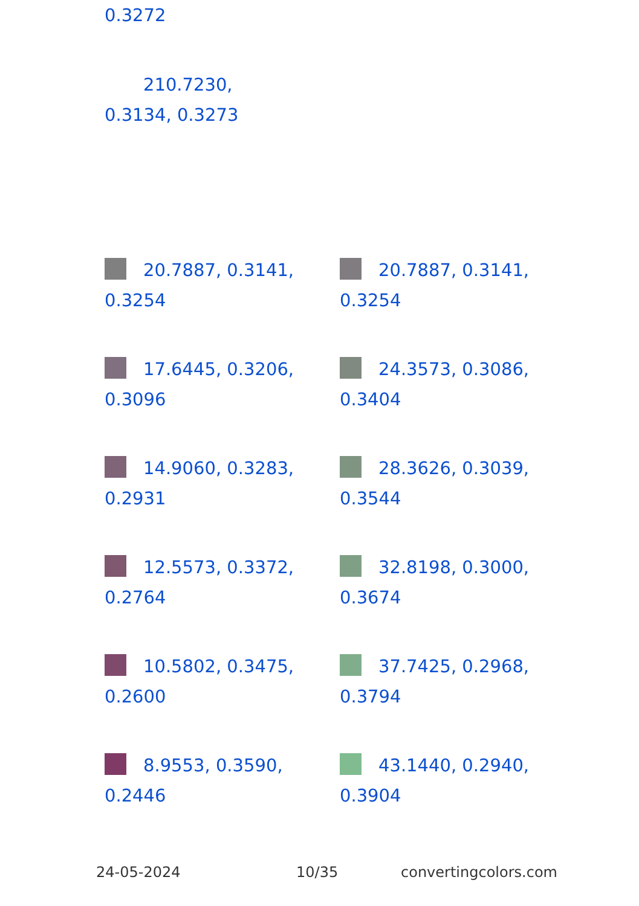0.3272
210.7230, 0.3134, 0.3273
20.7887, 0.3141, 0.3254
20.7887, 0.3141, 0.3254
17.6445, 0.3206, 0.3096
24.3573, 0.3086, 0.3404
14.9060, 0.3283, 0.2931
28.3626, 0.3039, 0.3544
12.5573, 0.3372, 0.2764
32.8198, 0.3000, 0.3674
10.5802, 0.3475, 0.2600
37.7425, 0.2968, 0.3794
8.9553, 0.3590, 0.2446
43.1440, 0.2940, 0.3904
24-05-2024 10/35 convertingcolors.com